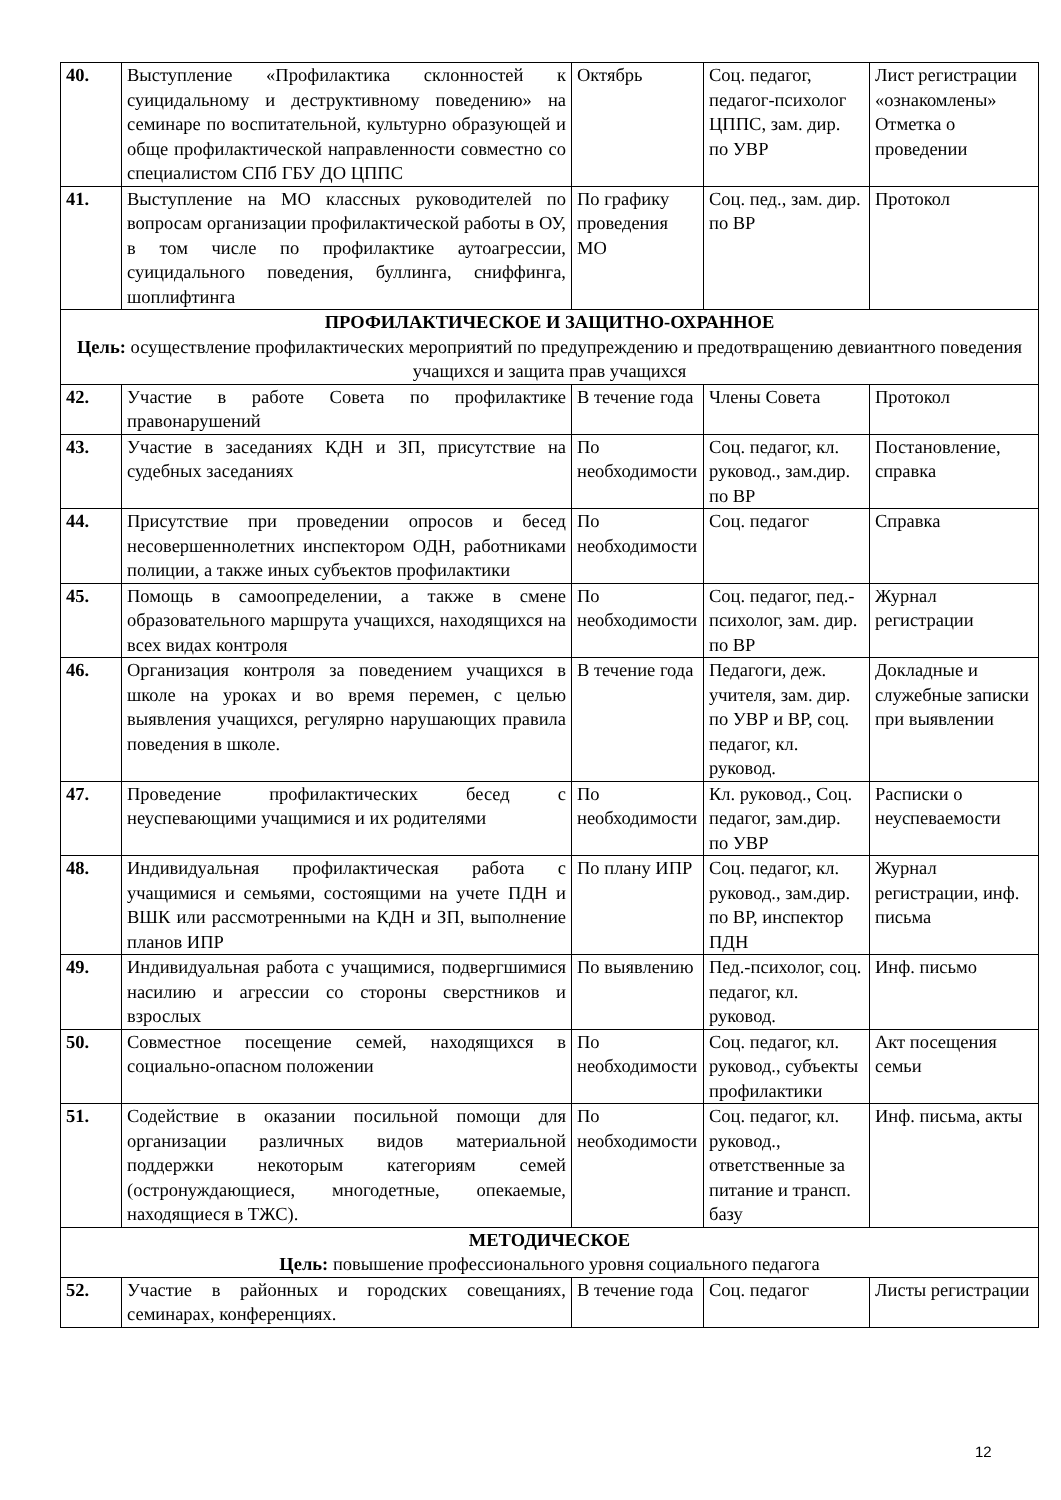| 40. | Выступление «Профилактика склонностей к суицидальному и деструктивному поведению» на семинаре по воспитательной, культурно образующей и обще профилактической направленности совместно со специалистом СПб ГБУ ДО ЦППС | Октябрь | Соц. педагог, педагог-психолог ЦППС, зам. дир. по УВР | Лист регистрации «ознакомлены» Отметка о проведении |
| 41. | Выступление на МО классных руководителей по вопросам организации профилактической работы в ОУ, в том числе по профилактике аутоагрессии, суицидального поведения, буллинга, сниффинга, шоплифтинга | По графику проведения МО | Соц. пед., зам. дир. по ВР | Протокол |
| ПРОФИЛАКТИЧЕСКОЕ И ЗАЩИТНО-ОХРАННОЕ Цель: осуществление профилактических мероприятий по предупреждению и предотвращению девиантного поведения учащихся и защита прав учащихся | | | | |
| 42. | Участие в работе Совета по профилактике правонарушений | В течение года | Члены Совета | Протокол |
| 43. | Участие в заседаниях КДН и ЗП, присутствие на судебных заседаниях | По необходимости | Соц. педагог, кл. руковод., зам.дир. по ВР | Постановление, справка |
| 44. | Присутствие при проведении опросов и бесед несовершеннолетних инспектором ОДН, работниками полиции, а также иных субъектов профилактики | По необходимости | Соц. педагог | Справка |
| 45. | Помощь в самоопределении, а также в смене образовательного маршрута учащихся, находящихся на всех видах контроля | По необходимости | Соц. педагог, пед.-психолог, зам. дир. по ВР | Журнал регистрации |
| 46. | Организация контроля за поведением учащихся в школе на уроках и во время перемен, с целью выявления учащихся, регулярно нарушающих правила поведения в школе. | В течение года | Педагоги, деж. учителя, зам. дир. по УВР и ВР, соц. педагог, кл. руковод. | Докладные и служебные записки при выявлении |
| 47. | Проведение профилактических бесед с неуспевающими учащимися и их родителями | По необходимости | Кл. руковод., Соц. педагог, зам.дир. по УВР | Расписки о неуспеваемости |
| 48. | Индивидуальная профилактическая работа с учащимися и семьями, состоящими на учете ПДН и ВШК или рассмотренными на КДН и ЗП, выполнение планов ИПР | По плану ИПР | Соц. педагог, кл. руковод., зам.дир. по ВР, инспектор ПДН | Журнал регистрации, инф. письма |
| 49. | Индивидуальная работа с учащимися, подвергшимися насилию и агрессии со стороны сверстников и взрослых | По выявлению | Пед.-психолог, соц. педагог, кл. руковод. | Инф. письмо |
| 50. | Совместное посещение семей, находящихся в социально-опасном положении | По необходимости | Соц. педагог, кл. руковод., субъекты профилактики | Акт посещения семьи |
| 51. | Содействие в оказании посильной помощи для организации различных видов материальной поддержки некоторым категориям семей (остронуждающиеся, многодетные, опекаемые, находящиеся в ТЖС). | По необходимости | Соц. педагог, кл. руковод., ответственные за питание и трансп. базу | Инф. письма, акты |
| МЕТОДИЧЕСКОЕ Цель: повышение профессионального уровня социального педагога | | | | |
| 52. | Участие в районных и городских совещаниях, семинарах, конференциях. | В течение года | Соц. педагог | Листы регистрации |
12